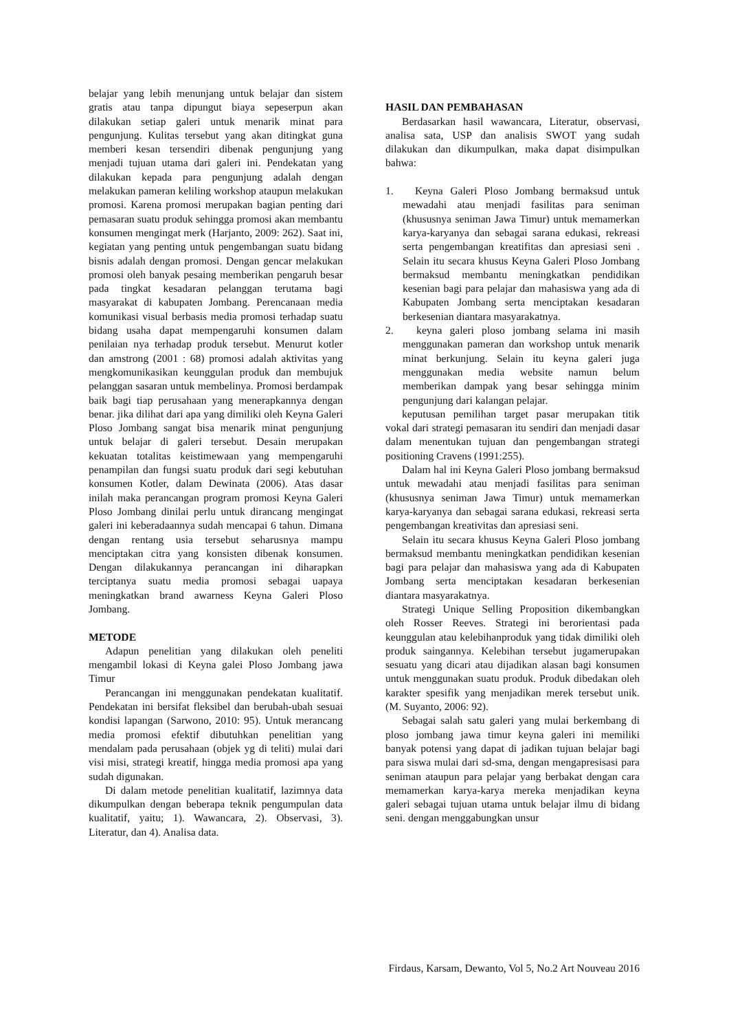belajar yang lebih menunjang untuk belajar dan sistem gratis atau tanpa dipungut biaya sepeserpun akan dilakukan setiap galeri untuk menarik minat para pengunjung. Kulitas tersebut yang akan ditingkat guna memberi kesan tersendiri dibenak pengunjung yang menjadi tujuan utama dari galeri ini. Pendekatan yang dilakukan kepada para pengunjung adalah dengan melakukan pameran keliling workshop ataupun melakukan promosi. Karena promosi merupakan bagian penting dari pemasaran suatu produk sehingga promosi akan membantu konsumen mengingat merk (Harjanto, 2009: 262). Saat ini, kegiatan yang penting untuk pengembangan suatu bidang bisnis adalah dengan promosi. Dengan gencar melakukan promosi oleh banyak pesaing memberikan pengaruh besar pada tingkat kesadaran pelanggan terutama bagi masyarakat di kabupaten Jombang. Perencanaan media komunikasi visual berbasis media promosi terhadap suatu bidang usaha dapat mempengaruhi konsumen dalam penilaian nya terhadap produk tersebut. Menurut kotler dan amstrong (2001 : 68) promosi adalah aktivitas yang mengkomunikasikan keunggulan produk dan membujuk pelanggan sasaran untuk membelinya. Promosi berdampak baik bagi tiap perusahaan yang menerapkannya dengan benar. jika dilihat dari apa yang dimiliki oleh Keyna Galeri Ploso Jombang sangat bisa menarik minat pengunjung untuk belajar di galeri tersebut. Desain merupakan kekuatan totalitas keistimewaan yang mempengaruhi penampilan dan fungsi suatu produk dari segi kebutuhan konsumen Kotler, dalam Dewinata (2006). Atas dasar inilah maka perancangan program promosi Keyna Galeri Ploso Jombang dinilai perlu untuk dirancang mengingat galeri ini keberadaannya sudah mencapai 6 tahun. Dimana dengan rentang usia tersebut seharusnya mampu menciptakan citra yang konsisten dibenak konsumen. Dengan dilakukannya perancangan ini diharapkan terciptanya suatu media promosi sebagai uapaya meningkatkan brand awarness Keyna Galeri Ploso Jombang.
METODE
Adapun penelitian yang dilakukan oleh peneliti mengambil lokasi di Keyna galei Ploso Jombang jawa Timur
Perancangan ini menggunakan pendekatan kualitatif. Pendekatan ini bersifat fleksibel dan berubah-ubah sesuai kondisi lapangan (Sarwono, 2010: 95). Untuk merancang media promosi efektif dibutuhkan penelitian yang mendalam pada perusahaan (objek yg di teliti) mulai dari visi misi, strategi kreatif, hingga media promosi apa yang sudah digunakan.
Di dalam metode penelitian kualitatif, lazimnya data dikumpulkan dengan beberapa teknik pengumpulan data kualitatif, yaitu; 1). Wawancara, 2). Observasi, 3). Literatur, dan 4). Analisa data.
HASIL DAN PEMBAHASAN
Berdasarkan hasil wawancara, Literatur, observasi, analisa sata, USP dan analisis SWOT yang sudah dilakukan dan dikumpulkan, maka dapat disimpulkan bahwa:
1. Keyna Galeri Ploso Jombang bermaksud untuk mewadahi atau menjadi fasilitas para seniman (khususnya seniman Jawa Timur) untuk memamerkan karya-karyanya dan sebagai sarana edukasi, rekreasi serta pengembangan kreatifitas dan apresiasi seni . Selain itu secara khusus Keyna Galeri Ploso Jombang bermaksud membantu meningkatkan pendidikan kesenian bagi para pelajar dan mahasiswa yang ada di Kabupaten Jombang serta menciptakan kesadaran berkesenian diantara masyarakatnya.
2. keyna galeri ploso jombang selama ini masih menggunakan pameran dan workshop untuk menarik minat berkunjung. Selain itu keyna galeri juga menggunakan media website namun belum memberikan dampak yang besar sehingga minim pengunjung dari kalangan pelajar.
keputusan pemilihan target pasar merupakan titik vokal dari strategi pemasaran itu sendiri dan menjadi dasar dalam menentukan tujuan dan pengembangan strategi positioning Cravens (1991:255).
Dalam hal ini Keyna Galeri Ploso jombang bermaksud untuk mewadahi atau menjadi fasilitas para seniman (khususnya seniman Jawa Timur) untuk memamerkan karya-karyanya dan sebagai sarana edukasi, rekreasi serta pengembangan kreativitas dan apresiasi seni.
Selain itu secara khusus Keyna Galeri Ploso jombang bermaksud membantu meningkatkan pendidikan kesenian bagi para pelajar dan mahasiswa yang ada di Kabupaten Jombang serta menciptakan kesadaran berkesenian diantara masyarakatnya.
Strategi Unique Selling Proposition dikembangkan oleh Rosser Reeves. Strategi ini berorientasi pada keunggulan atau kelebihanproduk yang tidak dimiliki oleh produk saingannya. Kelebihan tersebut jugamerupakan sesuatu yang dicari atau dijadikan alasan bagi konsumen untuk menggunakan suatu produk. Produk dibedakan oleh karakter spesifik yang menjadikan merek tersebut unik. (M. Suyanto, 2006: 92).
Sebagai salah satu galeri yang mulai berkembang di ploso jombang jawa timur keyna galeri ini memiliki banyak potensi yang dapat di jadikan tujuan belajar bagi para siswa mulai dari sd-sma, dengan mengapresisasi para seniman ataupun para pelajar yang berbakat dengan cara memamerkan karya-karya mereka menjadikan keyna galeri sebagai tujuan utama untuk belajar ilmu di bidang seni. dengan menggabungkan unsur
Firdaus, Karsam, Dewanto, Vol 5, No.2 Art Nouveau 2016